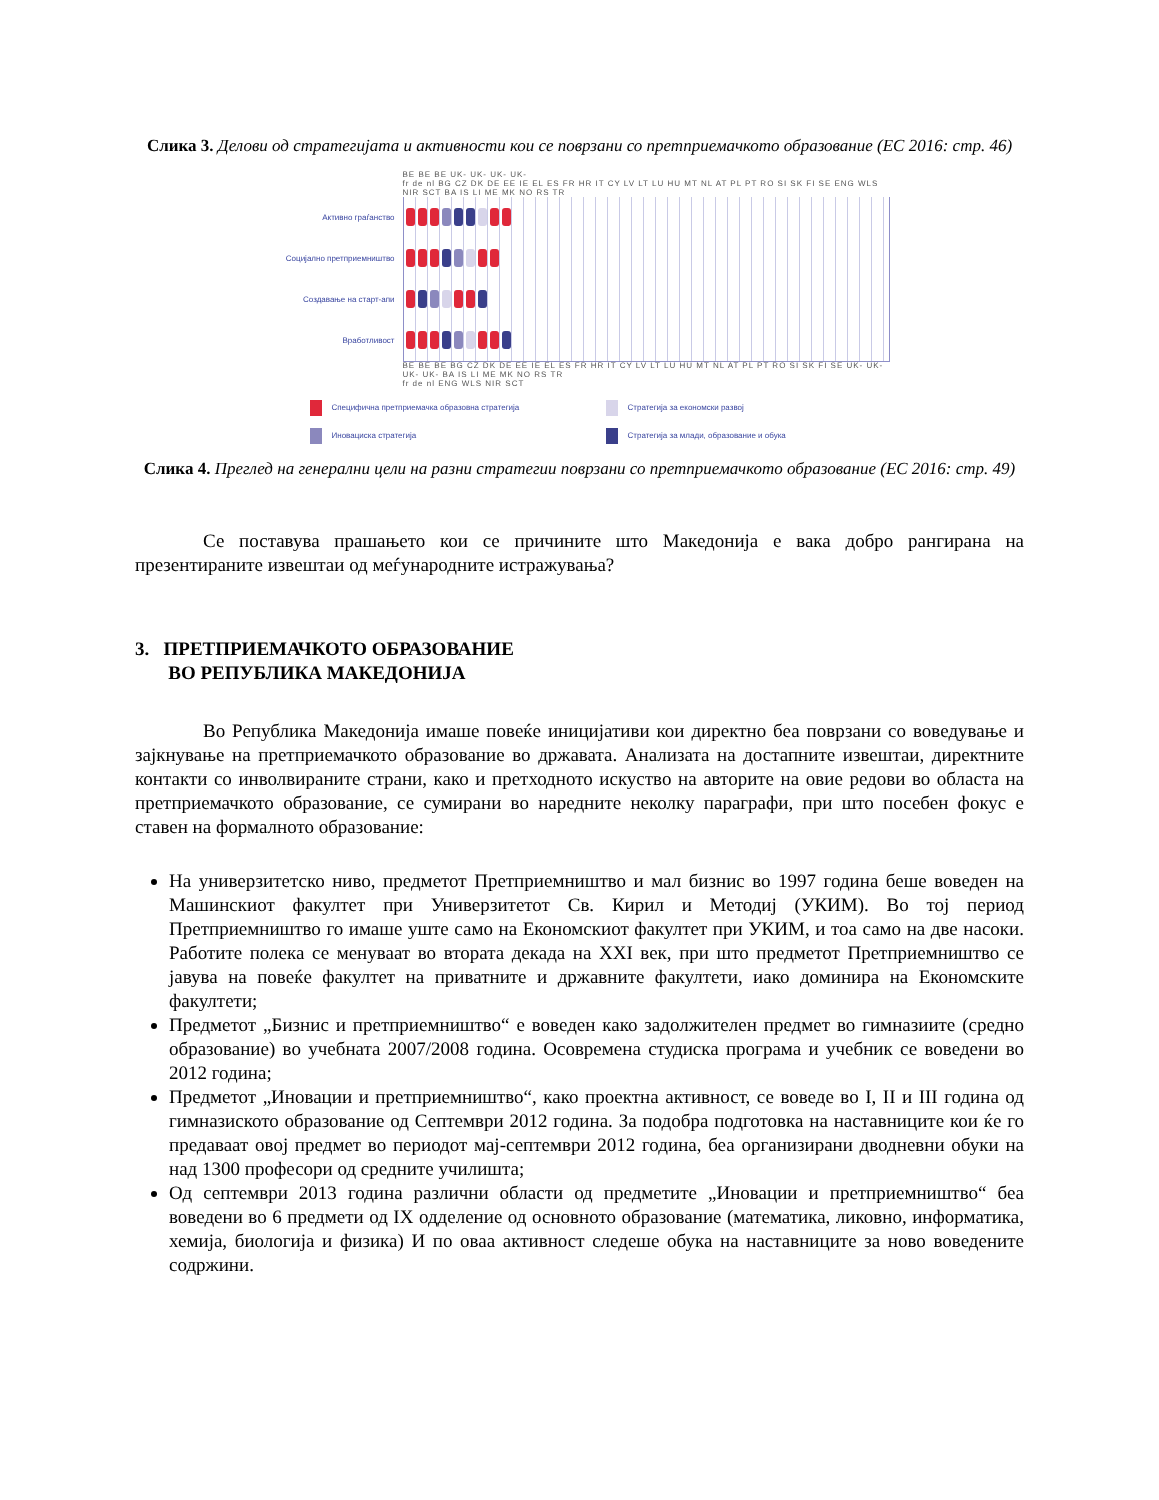Слика 3. Делови од стратегијата и активности кои се поврзани со претприемачкото образование (ЕС 2016: стр. 46)
BE BE BE UK- UK- UK- UK-
fr de nl BG CZ DK DE EE IE EL ES FR HR IT CY LV LT LU HU MT NL AT PL PT RO SI SK FI SE ENG WLS NIR SCT BA IS LI ME MK NO RS TR
Активно граѓанство
Социјално претприемништво
Создавање на старт-апи
Вработливост
BE BE BE BG CZ DK DE EE IE EL ES FR HR IT CY LV LT LU HU MT NL AT PL PT RO SI SK FI SE UK- UK- UK- UK- BA IS LI ME MK NO RS TR
fr de nl ENG WLS NIR SCT
Специфична претприемачка образовна стратегија
Стратегија за економски развој
Иновациска стратегија
Стратегија за млади, образование и обука
Слика 4. Преглед на генерални цели на разни стратегии поврзани со претприемачкото образование (ЕС 2016: стр. 49)
Се поставува прашањето кои се причините што Македонија е вака добро рангирана на презентираните извештаи од меѓународните истражувања?
3. ПРЕТПРИЕМАЧКОТО ОБРАЗОВАНИЕ
ВО РЕПУБЛИКА МАКЕДОНИЈА
Во Република Македонија имаше повеќе иницијативи кои директно беа поврзани со воведување и зајкнување на претприемачкото образование во државата. Анализата на достапните извештаи, директните контакти со инволвираните страни, како и претходното искуство на авторите на овие редови во областа на претприемачкото образование, се сумирани во наредните неколку параграфи, при што посебен фокус е ставен на формалното образование:
На универзитетско ниво, предметот Претприемништво и мал бизнис во 1997 година беше воведен на Машинскиот факултет при Универзитетот Св. Кирил и Методиј (УКИМ). Во тој период Претприемништво го имаше уште само на Економскиот факултет при УКИМ, и тоа само на две насоки. Работите полека се менуваат во втората декада на XXI век, при што предметот Претприемништво се јавува на повеќе факултет на приватните и државните факултети, иако доминира на Економските факултети;
Предметот „Бизнис и претприемништво“ е воведен како задолжителен предмет во гимназиите (средно образование) во учебната 2007/2008 година. Осовремена студиска програма и учебник се воведени во 2012 година;
Предметот „Иновации и претприемништво“, како проектна активност, се воведе во I, II и III година од гимназиското образование од Септември 2012 година. За подобра подготовка на наставниците кои ќе го предаваат овој предмет во периодот мај-септември 2012 година, беа организирани дводневни обуки на над 1300 професори од средните училишта;
Од септември 2013 година различни области од предметите „Иновации и претприемништво“ беа воведени во 6 предмети од IX одделение од основното образование (математика, ликовно, информатика, хемија, биологија и физика) И по оваа активност следеше обука на наставниците за ново воведените содржини.